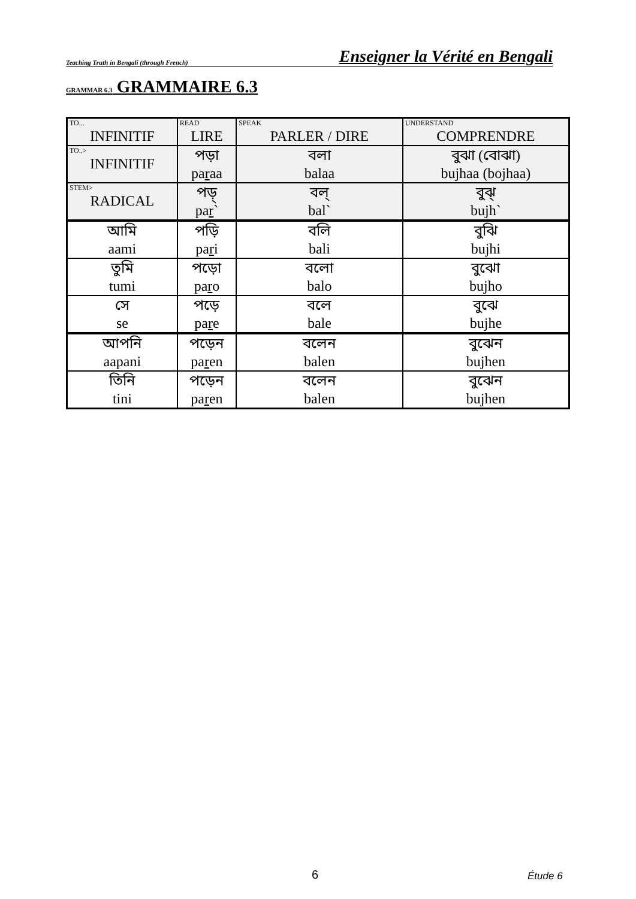Teaching Truth in Bengali (through French) Enseigner la Vérité en Bengali
GRAMMAR 6.3 GRAMMAIRE 6.3
| TO... INFINITIF | READ LIRE | SPEAK PARLER / DIRE | UNDERSTAND COMPRENDRE |
| TO..> INFINITIF | পড়া pa r aa | বলা balaa | বুঝা (বোঝা) bujhaa (bojhaa) |
| STEM> RADICAL | পড়্ pa r ` | বল্ bal` | বুঝ্ bujh` |
| আমি aami | পড়ি pa r i | বলি bali | বুঝি bujhi |
| তুমি tumi | পড়ো pa r o | বলো balo | বুঝো bujho |
| সে se | পড়ে pa r e | বলে bale | বুঝে bujhe |
| আপনি aapani | পড়েন pa r en | বলেন balen | বুঝেন bujhen |
| তিনি tini | পড়েন pa r en | বলেন balen | বুঝেন bujhen |
6 Étude 6